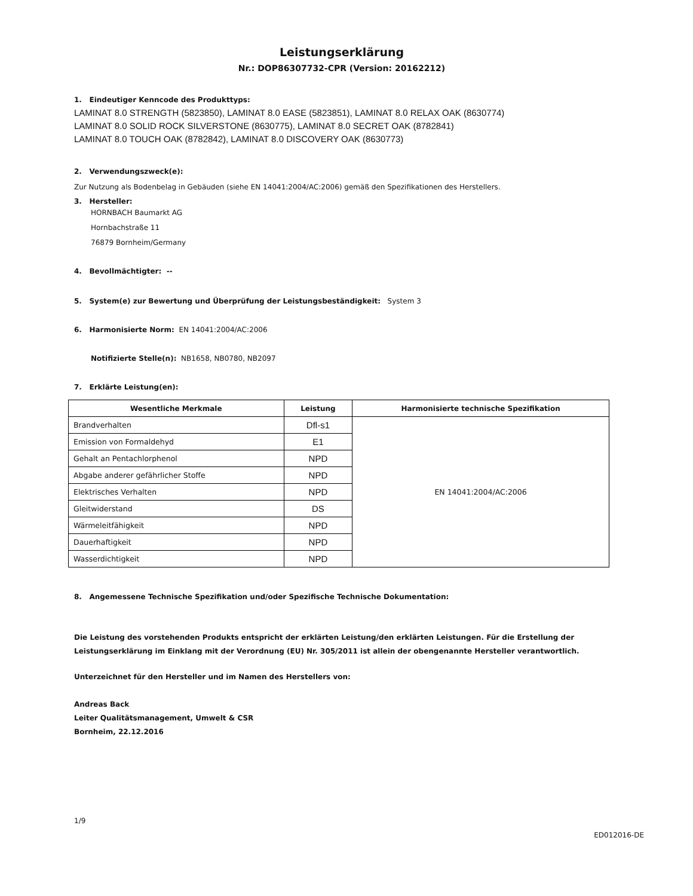Leistungserklärung
Nr.: DOP86307732-CPR (Version: 20162212)
1. Eindeutiger Kenncode des Produkttyps:
LAMINAT 8.0 STRENGTH (5823850), LAMINAT 8.0 EASE (5823851), LAMINAT 8.0 RELAX OAK (8630774)
LAMINAT 8.0 SOLID ROCK SILVERSTONE (8630775), LAMINAT 8.0 SECRET OAK (8782841)
LAMINAT 8.0 TOUCH OAK (8782842), LAMINAT 8.0 DISCOVERY OAK (8630773)
2. Verwendungszweck(e):
Zur Nutzung als Bodenbelag in Gebäuden (siehe EN 14041:2004/AC:2006) gemäß den Spezifikationen des Herstellers.
3. Hersteller:
HORNBACH Baumarkt AG
Hornbachstraße 11
76879 Bornheim/Germany
4. Bevollmächtigter: --
5. System(e) zur Bewertung und Überprüfung der Leistungsbeständigkeit: System 3
6. Harmonisierte Norm: EN 14041:2004/AC:2006
Notifizierte Stelle(n): NB1658, NB0780, NB2097
7. Erklärte Leistung(en):
| Wesentliche Merkmale | Leistung | Harmonisierte technische Spezifikation |
| --- | --- | --- |
| Brandverhalten | Dfl-s1 | EN 14041:2004/AC:2006 |
| Emission von Formaldehyd | E1 | |
| Gehalt an Pentachlorphenol | NPD | |
| Abgabe anderer gefährlicher Stoffe | NPD | |
| Elektrisches Verhalten | NPD | |
| Gleitwiderstand | DS | |
| Wärmeleitfähigkeit | NPD | |
| Dauerhaftigkeit | NPD | |
| Wasserdichtigkeit | NPD | |
8. Angemessene Technische Spezifikation und/oder Spezifische Technische Dokumentation:
Die Leistung des vorstehenden Produkts entspricht der erklärten Leistung/den erklärten Leistungen. Für die Erstellung der Leistungserklärung im Einklang mit der Verordnung (EU) Nr. 305/2011 ist allein der obengenannte Hersteller verantwortlich.
Unterzeichnet für den Hersteller und im Namen des Herstellers von:
Andreas Back
Leiter Qualitätsmanagement, Umwelt & CSR
Bornheim, 22.12.2016
1/9
ED012016-DE